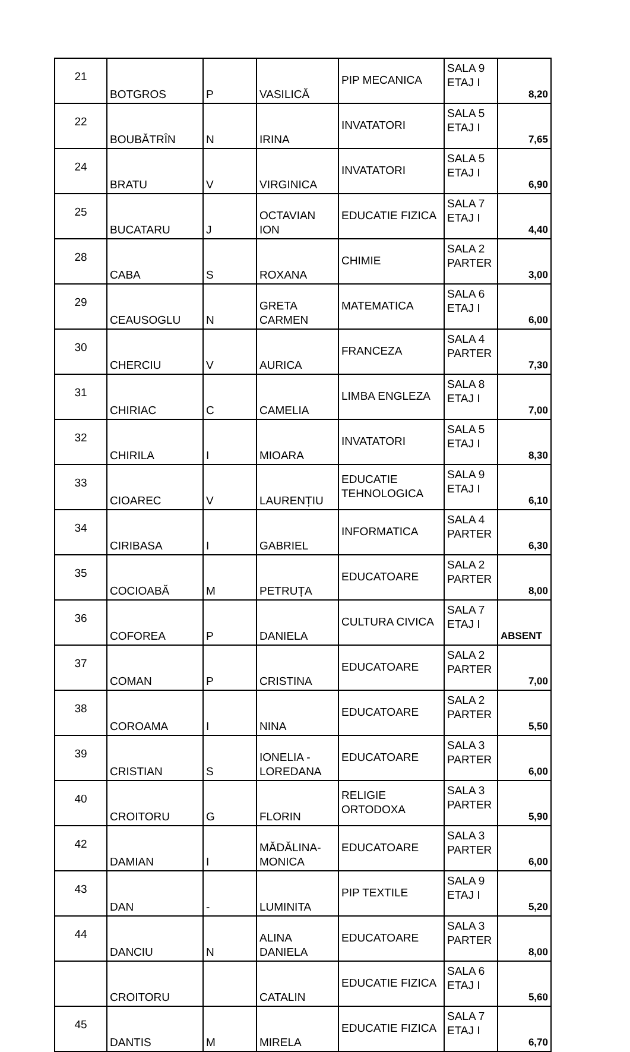| 21 | BOTGROS | P | VASILICĂ | PIP MECANICA | SALA 9 ETAJ I | 8,20 |
| 22 | BOUBĂTRÎN | N | IRINA | INVATATORI | SALA 5 ETAJ I | 7,65 |
| 24 | BRATU | V | VIRGINICA | INVATATORI | SALA 5 ETAJ I | 6,90 |
| 25 | BUCATARU | J | OCTAVIAN ION | EDUCATIE FIZICA | SALA 7 ETAJ I | 4,40 |
| 28 | CABA | S | ROXANA | CHIMIE | SALA 2 PARTER | 3,00 |
| 29 | CEAUSOGLU | N | GRETA CARMEN | MATEMATICA | SALA 6 ETAJ I | 6,00 |
| 30 | CHERCIU | V | AURICA | FRANCEZA | SALA 4 PARTER | 7,30 |
| 31 | CHIRIAC | C | CAMELIA | LIMBA ENGLEZA | SALA 8 ETAJ I | 7,00 |
| 32 | CHIRILA | I | MIOARA | INVATATORI | SALA 5 ETAJ I | 8,30 |
| 33 | CIOAREC | V | LAURENȚIU | EDUCATIE TEHNOLOGICA | SALA 9 ETAJ I | 6,10 |
| 34 | CIRIBASA | I | GABRIEL | INFORMATICA | SALA 4 PARTER | 6,30 |
| 35 | COCIOABĂ | M | PETRUȚA | EDUCATOARE | SALA 2 PARTER | 8,00 |
| 36 | COFOREA | P | DANIELA | CULTURA CIVICA | SALA 7 ETAJ I | ABSENT |
| 37 | COMAN | P | CRISTINA | EDUCATOARE | SALA 2 PARTER | 7,00 |
| 38 | COROAMA | I | NINA | EDUCATOARE | SALA 2 PARTER | 5,50 |
| 39 | CRISTIAN | S | IONELIA - LOREDANA | EDUCATOARE | SALA 3 PARTER | 6,00 |
| 40 | CROITORU | G | FLORIN | RELIGIE ORTODOXA | SALA 3 PARTER | 5,90 |
| 42 | DAMIAN | I | MĂDĂLINA-MONICA | EDUCATOARE | SALA 3 PARTER | 6,00 |
| 43 | DAN | - | LUMINITA | PIP TEXTILE | SALA 9 ETAJ I | 5,20 |
| 44 | DANCIU | N | ALINA DANIELA | EDUCATOARE | SALA 3 PARTER | 8,00 |
| | CROITORU | | CATALIN | EDUCATIE FIZICA | SALA 6 ETAJ I | 5,60 |
| 45 | DANTIS | M | MIRELA | EDUCATIE FIZICA | SALA 7 ETAJ I | 6,70 |